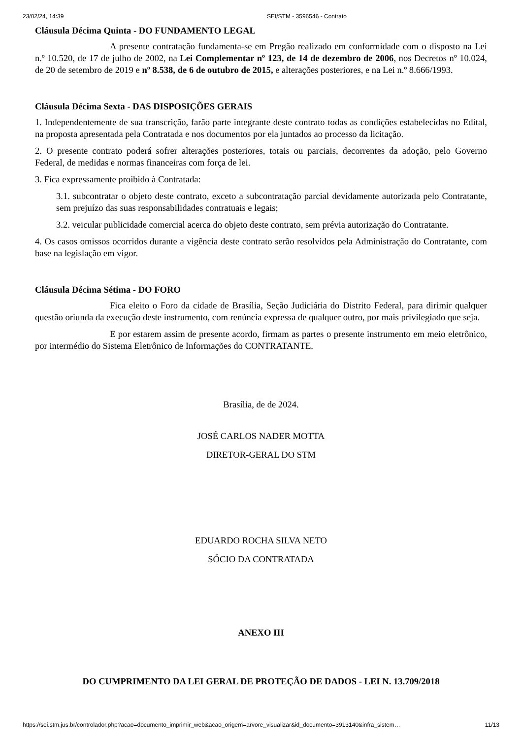23/02/24, 14:39 SEI/STM - 3596546 - Contrato
Cláusula Décima Quinta - DO FUNDAMENTO LEGAL
A presente contratação fundamenta-se em Pregão realizado em conformidade com o disposto na Lei n.º 10.520, de 17 de julho de 2002, na Lei Complementar nº 123, de 14 de dezembro de 2006, nos Decretos nº 10.024, de 20 de setembro de 2019 e nº 8.538, de 6 de outubro de 2015, e alterações posteriores, e na Lei n.º 8.666/1993.
Cláusula Décima Sexta - DAS DISPOSIÇÕES GERAIS
1. Independentemente de sua transcrição, farão parte integrante deste contrato todas as condições estabelecidas no Edital, na proposta apresentada pela Contratada e nos documentos por ela juntados ao processo da licitação.
2. O presente contrato poderá sofrer alterações posteriores, totais ou parciais, decorrentes da adoção, pelo Governo Federal, de medidas e normas financeiras com força de lei.
3. Fica expressamente proibido à Contratada:
3.1. subcontratar o objeto deste contrato, exceto a subcontratação parcial devidamente autorizada pelo Contratante, sem prejuízo das suas responsabilidades contratuais e legais;
3.2. veicular publicidade comercial acerca do objeto deste contrato, sem prévia autorização do Contratante.
4. Os casos omissos ocorridos durante a vigência deste contrato serão resolvidos pela Administração do Contratante, com base na legislação em vigor.
Cláusula Décima Sétima - DO FORO
Fica eleito o Foro da cidade de Brasília, Seção Judiciária do Distrito Federal, para dirimir qualquer questão oriunda da execução deste instrumento, com renúncia expressa de qualquer outro, por mais privilegiado que seja.
E por estarem assim de presente acordo, firmam as partes o presente instrumento em meio eletrônico, por intermédio do Sistema Eletrônico de Informações do CONTRATANTE.
Brasília, de de 2024.
JOSÉ CARLOS NADER MOTTA
DIRETOR-GERAL DO STM
EDUARDO ROCHA SILVA NETO
SÓCIO DA CONTRATADA
ANEXO III
DO CUMPRIMENTO DA LEI GERAL DE PROTEÇÃO DE DADOS - LEI N. 13.709/2018
https://sei.stm.jus.br/controlador.php?acao=documento_imprimir_web&acao_origem=arvore_visualizar&id_documento=3913140&infra_sistem… 11/13